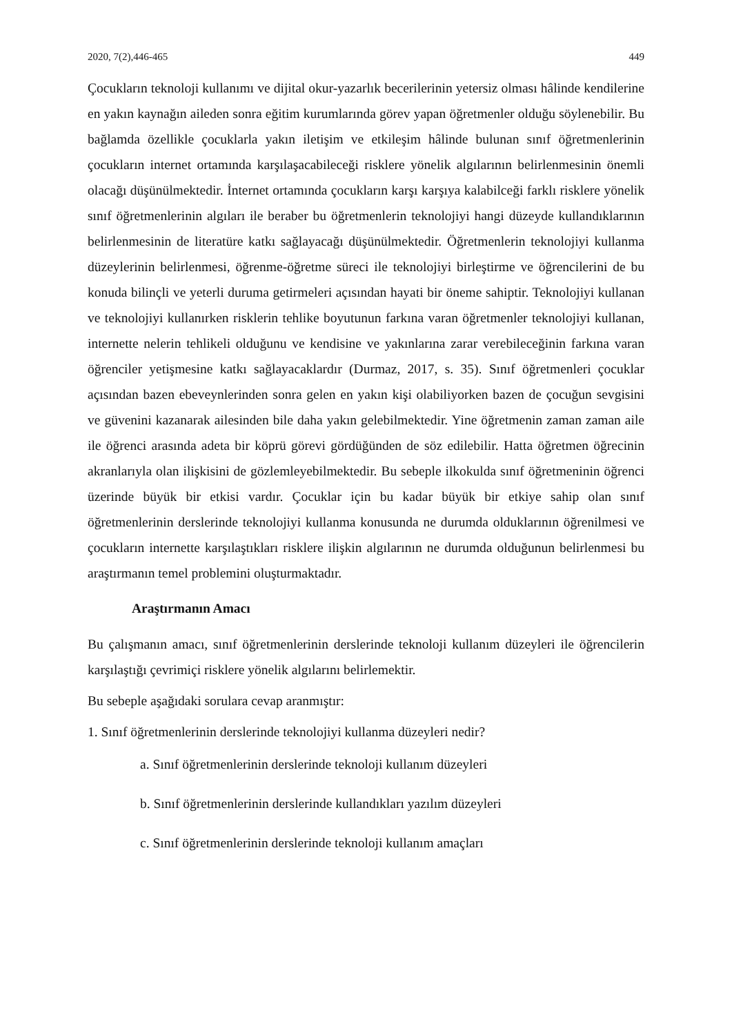2020, 7(2),446-465 449
Çocukların teknoloji kullanımı ve dijital okur-yazarlık becerilerinin yetersiz olması hâlinde kendilerine en yakın kaynağın aileden sonra eğitim kurumlarında görev yapan öğretmenler olduğu söylenebilir. Bu bağlamda özellikle çocuklarla yakın iletişim ve etkileşim hâlinde bulunan sınıf öğretmenlerinin çocukların internet ortamında karşılaşacabileceği risklere yönelik algılarının belirlenmesinin önemli olacağı düşünülmektedir. İnternet ortamında çocukların karşı karşıya kalabilceği farklı risklere yönelik sınıf öğretmenlerinin algıları ile beraber bu öğretmenlerin teknolojiyi hangi düzeyde kullandıklarının belirlenmesinin de literatüre katkı sağlayacağı düşünülmektedir. Öğretmenlerin teknolojiyi kullanma düzeylerinin belirlenmesi, öğrenme-öğretme süreci ile teknolojiyi birleştirme ve öğrencilerini de bu konuda bilinçli ve yeterli duruma getirmeleri açısından hayati bir öneme sahiptir. Teknolojiyi kullanan ve teknolojiyi kullanırken risklerin tehlike boyutunun farkına varan öğretmenler teknolojiyi kullanan, internette nelerin tehlikeli olduğunu ve kendisine ve yakınlarına zarar verebileceğinin farkına varan öğrenciler yetişmesine katkı sağlayacaklardır (Durmaz, 2017, s. 35). Sınıf öğretmenleri çocuklar açısından bazen ebeveynlerinden sonra gelen en yakın kişi olabiliyorken bazen de çocuğun sevgisini ve güvenini kazanarak ailesinden bile daha yakın gelebilmektedir. Yine öğretmenin zaman zaman aile ile öğrenci arasında adeta bir köprü görevi gördüğünden de söz edilebilir. Hatta öğretmen öğrecinin akranlarıyla olan ilişkisini de gözlemleyebilmektedir. Bu sebeple ilkokulda sınıf öğretmeninin öğrenci üzerinde büyük bir etkisi vardır. Çocuklar için bu kadar büyük bir etkiye sahip olan sınıf öğretmenlerinin derslerinde teknolojiyi kullanma konusunda ne durumda olduklarının öğrenilmesi ve çocukların internette karşılaştıkları risklere ilişkin algılarının ne durumda olduğunun belirlenmesi bu araştırmanın temel problemini oluşturmaktadır.
Araştırmanın Amacı
Bu çalışmanın amacı, sınıf öğretmenlerinin derslerinde teknoloji kullanım düzeyleri ile öğrencilerin karşılaştığı çevrimiçi risklere yönelik algılarını belirlemektir.
Bu sebeple aşağıdaki sorulara cevap aranmıştır:
1. Sınıf öğretmenlerinin derslerinde teknolojiyi kullanma düzeyleri nedir?
a. Sınıf öğretmenlerinin derslerinde teknoloji kullanım düzeyleri
b. Sınıf öğretmenlerinin derslerinde kullandıkları yazılım düzeyleri
c. Sınıf öğretmenlerinin derslerinde teknoloji kullanım amaçları